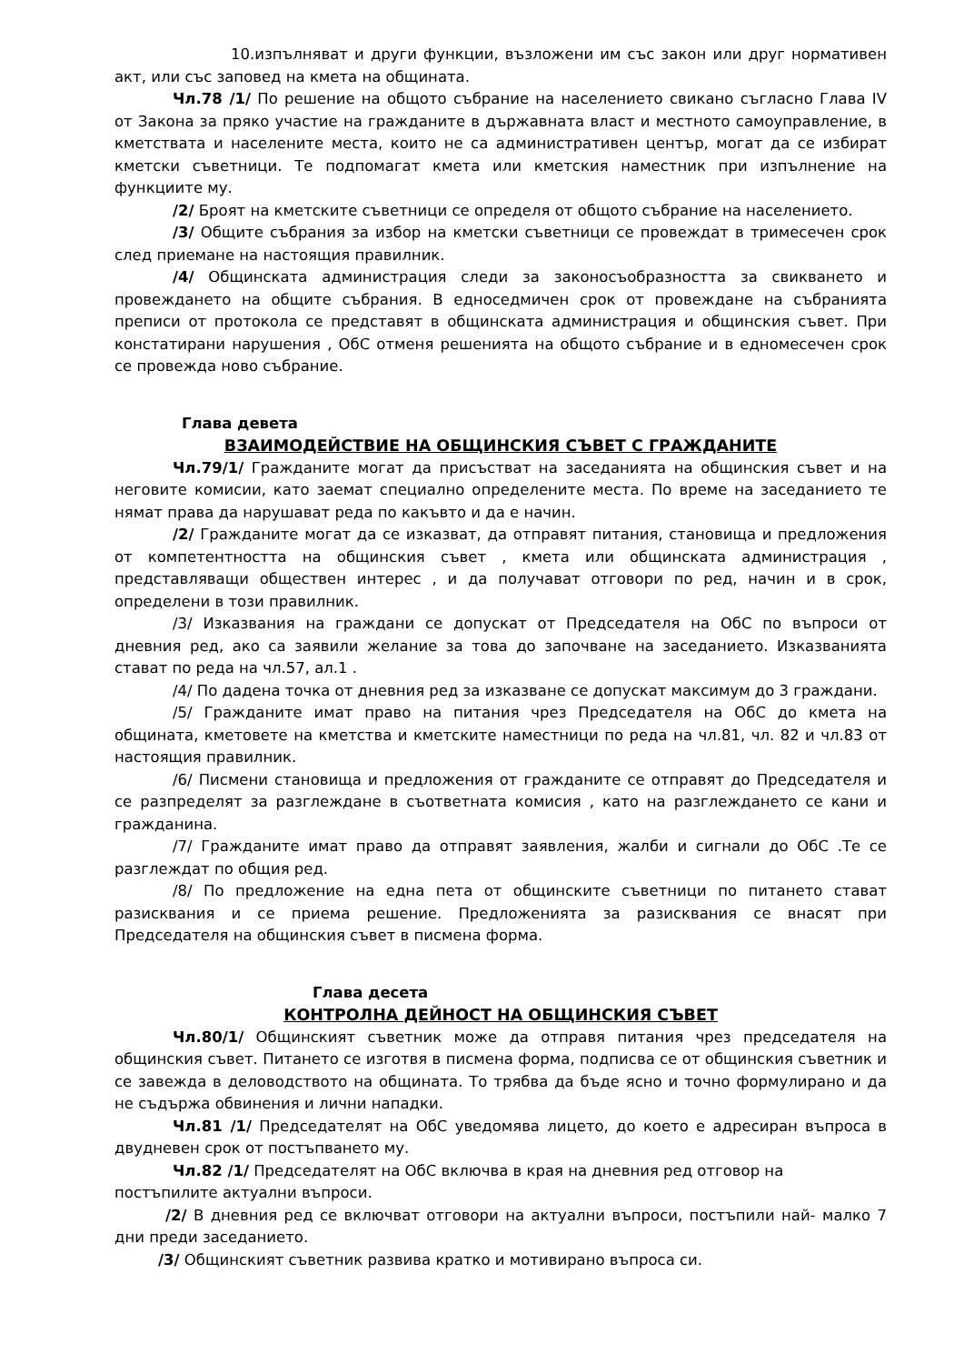10.изпълняват и други функции, възложени им със закон или друг нормативен акт, или със заповед на кмета на общината.
Чл.78 /1/ По решение на общото събрание на населението свикано съгласно Глава IV от Закона за пряко участие на гражданите в държавната власт и местното самоуправление, в кметствата и населените места, които не са административен център, могат да се избират кметски съветници. Те подпомагат кмета или кметския наместник при изпълнение на функциите му.
/2/ Броят на кметските съветници се определя от общото събрание на населението.
/3/ Общите събрания за избор на кметски съветници се провеждат в тримесечен срок след приемане на настоящия правилник.
/4/ Общинската администрация следи за законосъобразността за свикването и провеждането на общите събрания. В едноседмичен срок от провеждане на събранията преписи от протокола се представят в общинската администрация и общинския съвет. При констатирани нарушения , ОбС отменя решенията на общото събрание и в едномесечен срок се провежда ново събрание.
Глава девета
ВЗАИМОДЕЙСТВИЕ НА ОБЩИНСКИЯ СЪВЕТ С ГРАЖДАНИТЕ
Чл.79/1/ Гражданите могат да присъстват на заседанията на общинския съвет и на неговите комисии, като заемат специално определените места. По време на заседанието те нямат права да нарушават реда по какъвто и да е начин.
/2/ Гражданите могат да се изказват, да отправят питания, становища и предложения от компетентността на общинския съвет , кмета или общинската администрация , представляващи обществен интерес , и да получават отговори по ред, начин и в срок, определени в този правилник.
/3/ Изказвания на граждани се допускат от Председателя на ОбС по въпроси от дневния ред, ако са заявили желание за това до започване на заседанието. Изказванията стават по реда на чл.57, ал.1 .
/4/ По дадена точка от дневния ред за изказване се допускат максимум до 3 граждани.
/5/ Гражданите имат право на питания чрез Председателя на ОбС до кмета на общината, кметовете на кметства и кметските наместници по реда на чл.81, чл. 82 и чл.83 от настоящия правилник.
/6/ Писмени становища и предложения от гражданите се отправят до Председателя и се разпределят за разглеждане в съответната комисия , като на разглеждането се кани и гражданина.
/7/ Гражданите имат право да отправят заявления, жалби и сигнали до ОбС .Те се разглеждат по общия ред.
/8/ По предложение на една пета от общинските съветници по питането стават разисквания и се приема решение. Предложенията за разисквания се внасят при Председателя на общинския съвет в писмена форма.
Глава десета
КОНТРОЛНА ДЕЙНОСТ НА ОБЩИНСКИЯ СЪВЕТ
Чл.80/1/ Общинският съветник може да отправя питания чрез председателя на общинския съвет. Питането се изготвя в писмена форма, подписва се от общинския съветник и се завежда в деловодството на общината. То трябва да бъде ясно и точно формулирано и да не съдържа обвинения и лични нападки.
Чл.81 /1/ Председателят на ОбС уведомява лицето, до което е адресиран въпроса в двудневен срок от постъпването му.
Чл.82 /1/ Председателят на ОбС включва в края на дневния ред отговор на постъпилите актуални въпроси.
/2/ В дневния ред се включват отговори на актуални въпроси, постъпили най- малко 7 дни преди заседанието.
/3/ Общинският съветник развива кратко и мотивирано въпроса си.